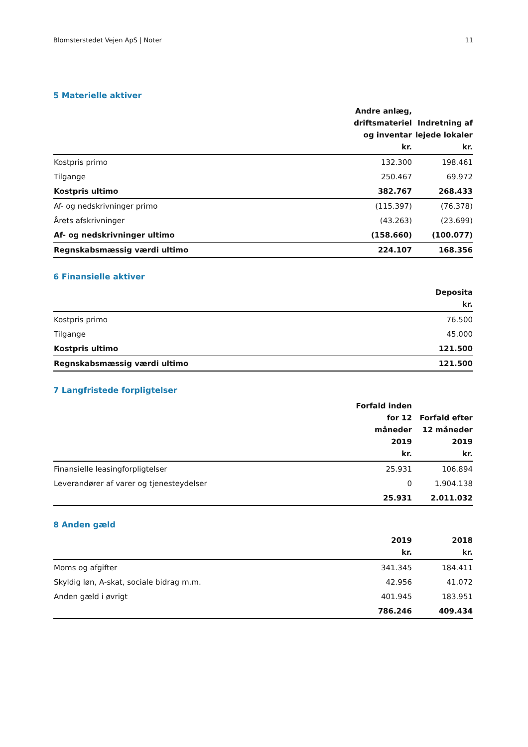Blomsterstedet Vejen ApS | Noter 11
5 Materielle aktiver
| | Andre anlæg, driftsmateriel og inventar kr. | Indretning af lejede lokaler kr. |
| --- | --- | --- |
| Kostpris primo | 132.300 | 198.461 |
| Tilgange | 250.467 | 69.972 |
| Kostpris ultimo | 382.767 | 268.433 |
| Af- og nedskrivninger primo | (115.397) | (76.378) |
| Årets afskrivninger | (43.263) | (23.699) |
| Af- og nedskrivninger ultimo | (158.660) | (100.077) |
| Regnskabsmæssig værdi ultimo | 224.107 | 168.356 |
6 Finansielle aktiver
| | Deposita kr. |
| --- | --- |
| Kostpris primo | 76.500 |
| Tilgange | 45.000 |
| Kostpris ultimo | 121.500 |
| Regnskabsmæssig værdi ultimo | 121.500 |
7 Langfristede forpligtelser
| | Forfald inden for 12 måneder 2019 kr. | Forfald efter 12 måneder 2019 kr. |
| --- | --- | --- |
| Finansielle leasingforpligtelser | 25.931 | 106.894 |
| Leverandører af varer og tjenesteydelser | 0 | 1.904.138 |
| | 25.931 | 2.011.032 |
8 Anden gæld
| | 2019 kr. | 2018 kr. |
| --- | --- | --- |
| Moms og afgifter | 341.345 | 184.411 |
| Skyldig løn, A-skat, sociale bidrag m.m. | 42.956 | 41.072 |
| Anden gæld i øvrigt | 401.945 | 183.951 |
| | 786.246 | 409.434 |